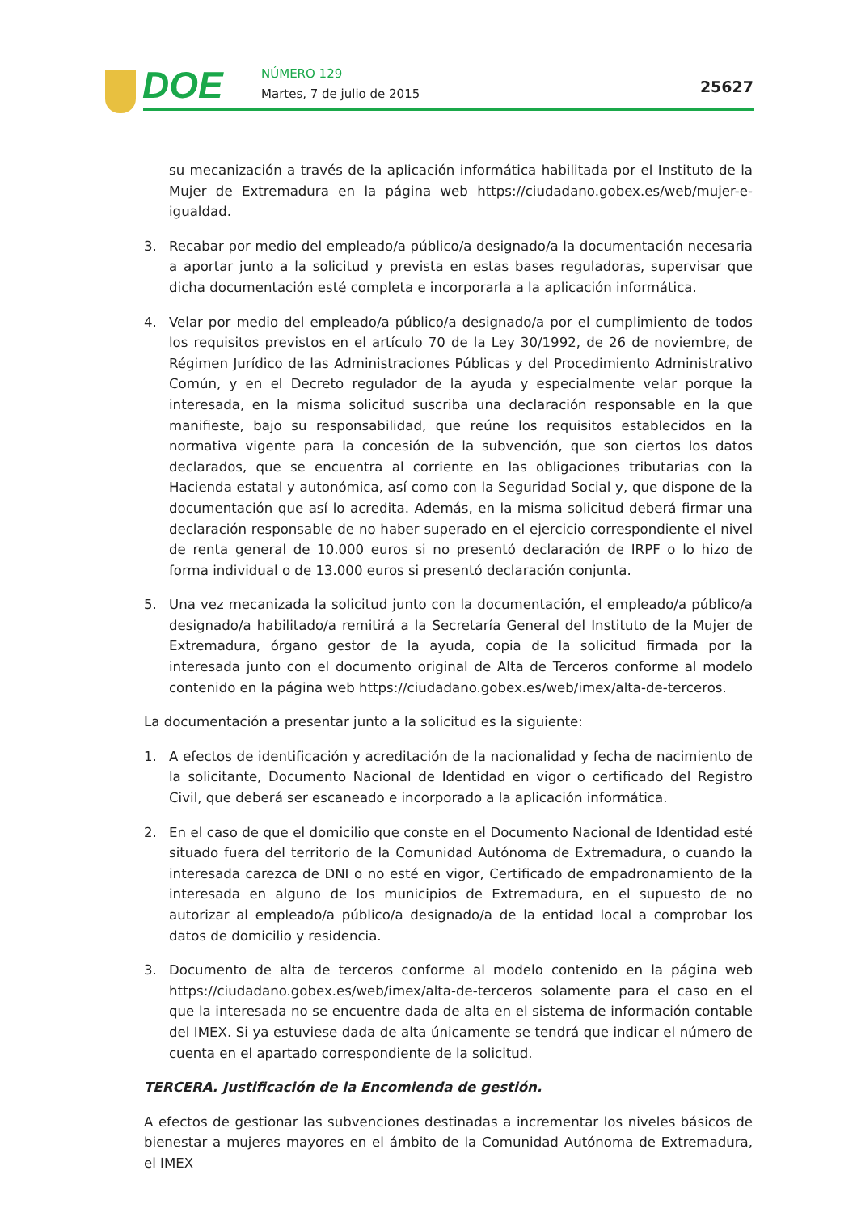DOE NÚMERO 129
Martes, 7 de julio de 2015 25627
su mecanización a través de la aplicación informática habilitada por el Instituto de la Mujer de Extremadura en la página web https://ciudadano.gobex.es/web/mujer-e-igualdad.
3. Recabar por medio del empleado/a público/a designado/a la documentación necesaria a aportar junto a la solicitud y prevista en estas bases reguladoras, supervisar que dicha documentación esté completa e incorporarla a la aplicación informática.
4. Velar por medio del empleado/a público/a designado/a por el cumplimiento de todos los requisitos previstos en el artículo 70 de la Ley 30/1992, de 26 de noviembre, de Régimen Jurídico de las Administraciones Públicas y del Procedimiento Administrativo Común, y en el Decreto regulador de la ayuda y especialmente velar porque la interesada, en la misma solicitud suscriba una declaración responsable en la que manifieste, bajo su responsabilidad, que reúne los requisitos establecidos en la normativa vigente para la concesión de la subvención, que son ciertos los datos declarados, que se encuentra al corriente en las obligaciones tributarias con la Hacienda estatal y autonómica, así como con la Seguridad Social y, que dispone de la documentación que así lo acredita. Además, en la misma solicitud deberá firmar una declaración responsable de no haber superado en el ejercicio correspondiente el nivel de renta general de 10.000 euros si no presentó declaración de IRPF o lo hizo de forma individual o de 13.000 euros si presentó declaración conjunta.
5. Una vez mecanizada la solicitud junto con la documentación, el empleado/a público/a designado/a habilitado/a remitirá a la Secretaría General del Instituto de la Mujer de Extremadura, órgano gestor de la ayuda, copia de la solicitud firmada por la interesada junto con el documento original de Alta de Terceros conforme al modelo contenido en la página web https://ciudadano.gobex.es/web/imex/alta-de-terceros.
La documentación a presentar junto a la solicitud es la siguiente:
1. A efectos de identificación y acreditación de la nacionalidad y fecha de nacimiento de la solicitante, Documento Nacional de Identidad en vigor o certificado del Registro Civil, que deberá ser escaneado e incorporado a la aplicación informática.
2. En el caso de que el domicilio que conste en el Documento Nacional de Identidad esté situado fuera del territorio de la Comunidad Autónoma de Extremadura, o cuando la interesada carezca de DNI o no esté en vigor, Certificado de empadronamiento de la interesada en alguno de los municipios de Extremadura, en el supuesto de no autorizar al empleado/a público/a designado/a de la entidad local a comprobar los datos de domicilio y residencia.
3. Documento de alta de terceros conforme al modelo contenido en la página web https://ciudadano.gobex.es/web/imex/alta-de-terceros solamente para el caso en el que la interesada no se encuentre dada de alta en el sistema de información contable del IMEX. Si ya estuviese dada de alta únicamente se tendrá que indicar el número de cuenta en el apartado correspondiente de la solicitud.
TERCERA. Justificación de la Encomienda de gestión.
A efectos de gestionar las subvenciones destinadas a incrementar los niveles básicos de bienestar a mujeres mayores en el ámbito de la Comunidad Autónoma de Extremadura, el IMEX